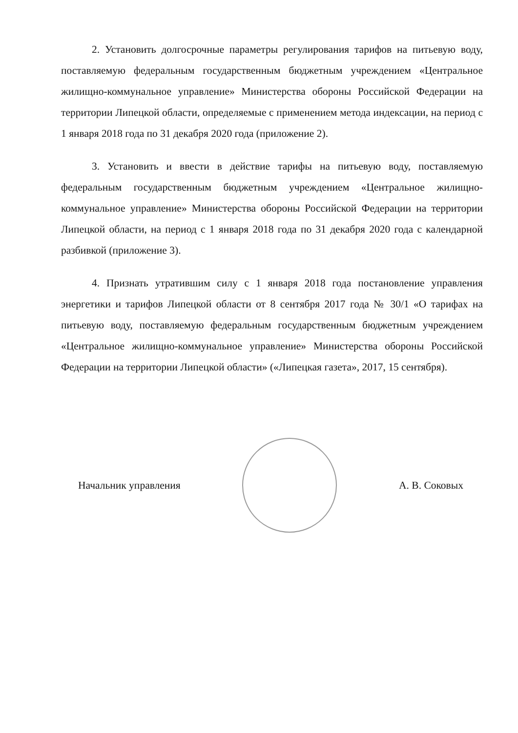2. Установить долгосрочные параметры регулирования тарифов на питьевую воду, поставляемую федеральным государственным бюджетным учреждением «Центральное жилищно-коммунальное управление» Министерства обороны Российской Федерации на территории Липецкой области, определяемые с применением метода индексации, на период с 1 января 2018 года по 31 декабря 2020 года (приложение 2).
3. Установить и ввести в действие тарифы на питьевую воду, поставляемую федеральным государственным бюджетным учреждением «Центральное жилищно-коммунальное управление» Министерства обороны Российской Федерации на территории Липецкой области, на период с 1 января 2018 года по 31 декабря 2020 года с календарной разбивкой (приложение 3).
4. Признать утратившим силу с 1 января 2018 года постановление управления энергетики и тарифов Липецкой области от 8 сентября 2017 года № 30/1 «О тарифах на питьевую воду, поставляемую федеральным государственным бюджетным учреждением «Центральное жилищно-коммунальное управление» Министерства обороны Российской Федерации на территории Липецкой области» («Липецкая газета», 2017, 15 сентября).
Начальник управления А. В. Соковых